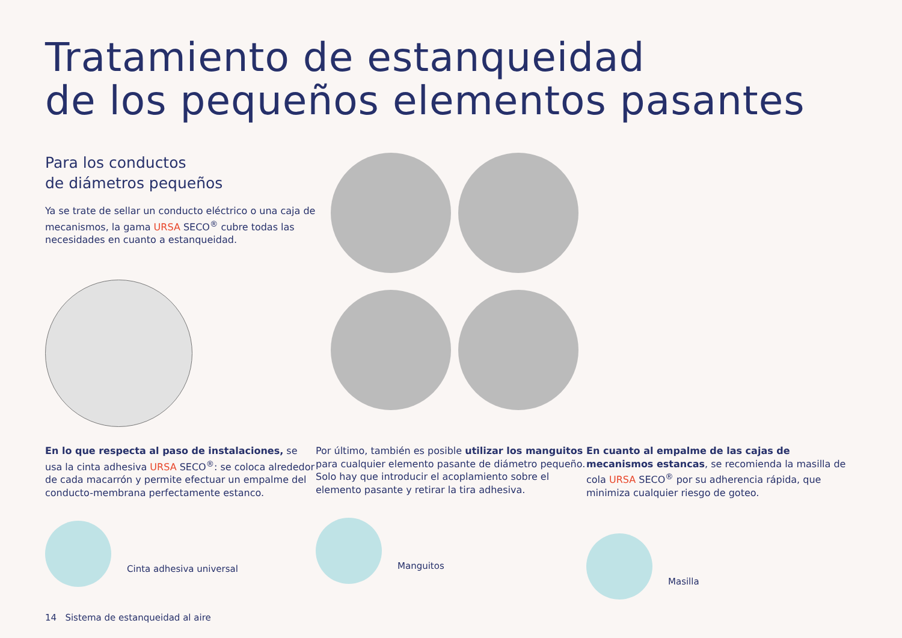Tratamiento de estanqueidad
de los pequeños elementos pasantes
Para los conductos
de diámetros pequeños
Ya se trate de sellar un conducto eléctrico o una caja de mecanismos, la gama URSA SECO<sup>®</sup> cubre todas las necesidades en cuanto a estanqueidad.
En lo que respecta al paso de instalaciones, se usa la cinta adhesiva URSA SECO<sup>®</sup>: se coloca alrededor de cada macarrón y permite efectuar un empalme del conducto-membrana perfectamente estanco.
Cinta adhesiva universal
Por último, también es posible utilizar los manguitos para cualquier elemento pasante de diámetro pequeño. Solo hay que introducir el acoplamiento sobre el elemento pasante y retirar la tira adhesiva.
Manguitos
En cuanto al empalme de las cajas de mecanismos estancas, se recomienda la masilla de cola URSA SECO<sup>®</sup> por su adherencia rápida, que minimiza cualquier riesgo de goteo.
Masilla
14 Sistema de estanqueidad al aire